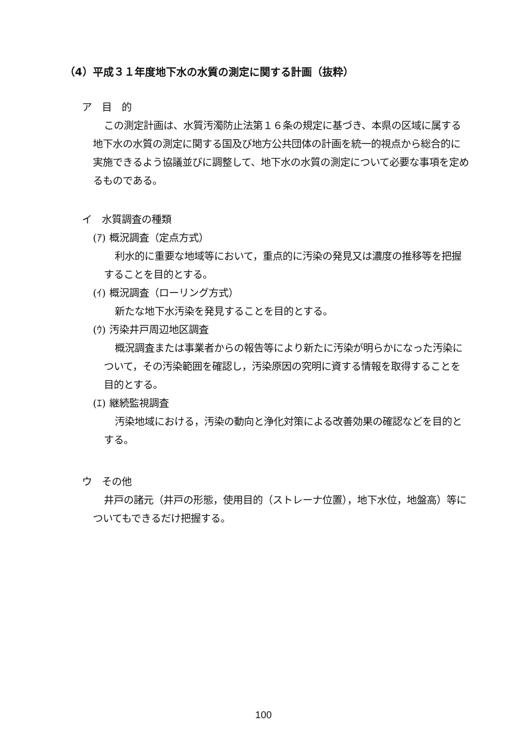（4）平成３１年度地下水の水質の測定に関する計画（抜粋）
ア　目　的
この測定計画は、水質汚濁防止法第１６条の規定に基づき、本県の区域に属する地下水の水質の測定に関する国及び地方公共団体の計画を統一的視点から総合的に実施できるよう協議並びに調整して、地下水の水質の測定について必要な事項を定めるものである。
イ　水質調査の種類
(ｱ) 概況調査（定点方式）
利水的に重要な地域等において，重点的に汚染の発見又は濃度の推移等を把握することを目的とする。
(ｲ) 概況調査（ローリング方式）
新たな地下水汚染を発見することを目的とする。
(ｳ) 汚染井戸周辺地区調査
概況調査または事業者からの報告等により新たに汚染が明らかになった汚染について，その汚染範囲を確認し，汚染原因の究明に資する情報を取得することを目的とする。
(ｴ) 継続監視調査
汚染地域における，汚染の動向と浄化対策による改善効果の確認などを目的とする。
ウ　その他
井戸の諸元（井戸の形態，使用目的（ストレーナ位置），地下水位，地盤高）等についてもできるだけ把握する。
100